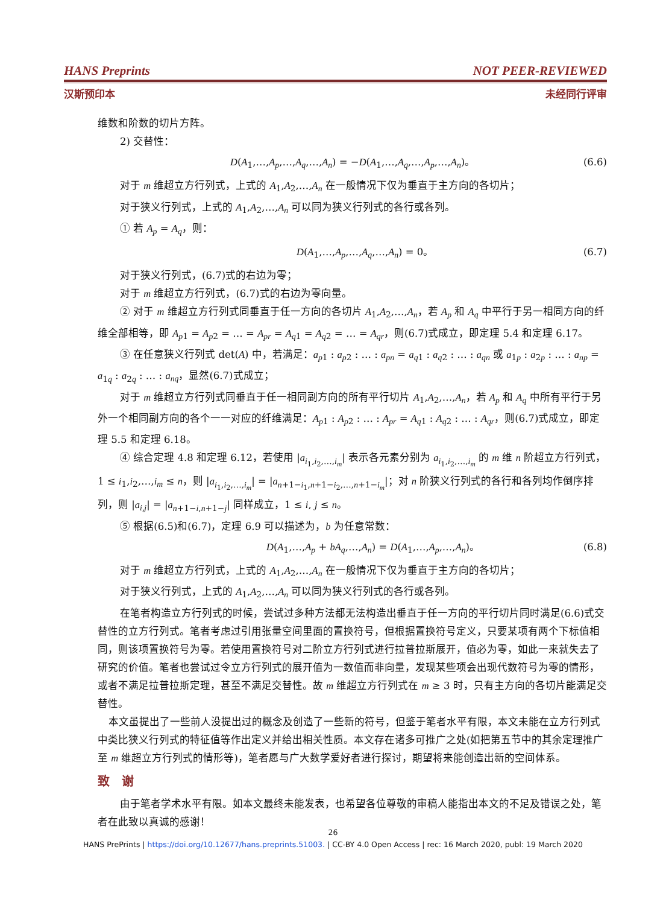HANS Preprints NOT PEER-REVIEWED
汉斯预印本 未经同行评审
维数和阶数的切片方阵。
2) 交替性：
D(A<sub>1</sub>,…,A<sub>p</sub>,…,A<sub>q</sub>,…,A<sub>n</sub>) = −D(A<sub>1</sub>,…,A<sub>q</sub>,…,A<sub>p</sub>,…,A<sub>n</sub>)。 (6.6)
对于 m 维超立方行列式，上式的 A<sub>1</sub>,A<sub>2</sub>,…,A<sub>n</sub> 在一般情况下仅为垂直于主方向的各切片；
对于狭义行列式，上式的 A<sub>1</sub>,A<sub>2</sub>,…,A<sub>n</sub> 可以同为狭义行列式的各行或各列。
① 若 A<sub>p</sub> = A<sub>q</sub>，则：
D(A<sub>1</sub>,…,A<sub>p</sub>,…,A<sub>q</sub>,…,A<sub>n</sub>) = 0。 (6.7)
对于狭义行列式，(6.7)式的右边为零；
对于 m 维超立方行列式，(6.7)式的右边为零向量。
② 对于 m 维超立方行列式同垂直于任一方向的各切片 A<sub>1</sub>,A<sub>2</sub>,…,A<sub>n</sub>，若 A<sub>p</sub> 和 A<sub>q</sub> 中平行于另一相同方向的纤维全部相等，即 A<sub>p1</sub> = A<sub>p2</sub> = … = A<sub>pr</sub> = A<sub>q1</sub> = A<sub>q2</sub> = … = A<sub>qr</sub>，则(6.7)式成立，即定理 5.4 和定理 6.17。
③ 在任意狭义行列式 det(A) 中，若满足：a<sub>p1</sub> : a<sub>p2</sub> : … : a<sub>pn</sub> = a<sub>q1</sub> : a<sub>q2</sub> : … : a<sub>qn</sub> 或 a<sub>1p</sub> : a<sub>2p</sub> : … : a<sub>np</sub> = a<sub>1q</sub> : a<sub>2q</sub> : … : a<sub>nq</sub>，显然(6.7)式成立；
对于 m 维超立方行列式同垂直于任一相同副方向的所有平行切片 A<sub>1</sub>,A<sub>2</sub>,…,A<sub>n</sub>，若 A<sub>p</sub> 和 A<sub>q</sub> 中所有平行于另外一个相同副方向的各个一一对应的纤维满足：A<sub>p1</sub> : A<sub>p2</sub> : … : A<sub>pr</sub> = A<sub>q1</sub> : A<sub>q2</sub> : … : A<sub>qr</sub>，则(6.7)式成立，即定理 5.5 和定理 6.18。
④ 综合定理 4.8 和定理 6.12，若使用 |a<sub>i<sub>1</sub>,i<sub>2</sub>,…,i<sub>m</sub></sub>| 表示各元素分别为 a<sub>i<sub>1</sub>,i<sub>2</sub>,…,i<sub>m</sub></sub> 的 m 维 n 阶超立方行列式，1 ≤ i<sub>1</sub>,i<sub>2</sub>,…,i<sub>m</sub> ≤ n，则 |a<sub>i<sub>1</sub>,i<sub>2</sub>,…,i<sub>m</sub></sub>| = |a<sub>n+1−i<sub>1</sub>,n+1−i<sub>2</sub>,…,n+1−i<sub>m</sub></sub>|；对 n 阶狭义行列式的各行和各列均作倒序排列，则 |a<sub>i,j</sub>| = |a<sub>n+1−i,n+1−j</sub>| 同样成立，1 ≤ i, j ≤ n。
⑤ 根据(6.5)和(6.7)，定理 6.9 可以描述为，b 为任意常数：
D(A<sub>1</sub>,…,A<sub>p</sub> + bA<sub>q</sub>,…,A<sub>n</sub>) = D(A<sub>1</sub>,…,A<sub>p</sub>,…,A<sub>n</sub>)。 (6.8)
对于 m 维超立方行列式，上式的 A<sub>1</sub>,A<sub>2</sub>,…,A<sub>n</sub> 在一般情况下仅为垂直于主方向的各切片；
对于狭义行列式，上式的 A<sub>1</sub>,A<sub>2</sub>,…,A<sub>n</sub> 可以同为狭义行列式的各行或各列。
在笔者构造立方行列式的时候，尝试过多种方法都无法构造出垂直于任一方向的平行切片同时满足(6.6)式交替性的立方行列式。笔者考虑过引用张量空间里面的置换符号，但根据置换符号定义，只要某项有两个下标值相同，则该项置换符号为零。若使用置换符号对二阶立方行列式进行拉普拉斯展开，值必为零，如此一来就失去了研究的价值。笔者也尝试过令立方行列式的展开值为一数值而非向量，发现某些项会出现代数符号为零的情形，或者不满足拉普拉斯定理，甚至不满足交替性。故 m 维超立方行列式在 m ≥ 3 时，只有主方向的各切片能满足交替性。
本文虽提出了一些前人没提出过的概念及创造了一些新的符号，但鉴于笔者水平有限，本文未能在立方行列式中类比狭义行列式的特征值等作出定义并给出相关性质。本文存在诸多可推广之处(如把第五节中的其余定理推广至 m 维超立方行列式的情形等)，笔者愿与广大数学爱好者进行探讨，期望将来能创造出新的空间体系。
致　谢
由于笔者学术水平有限。如本文最终未能发表，也希望各位尊敬的审稿人能指出本文的不足及错误之处，笔者在此致以真诚的感谢！
26
HANS PrePrints | https://doi.org/10.12677/hans.preprints.51003. | CC-BY 4.0 Open Access | rec: 16 March 2020, publ: 19 March 2020